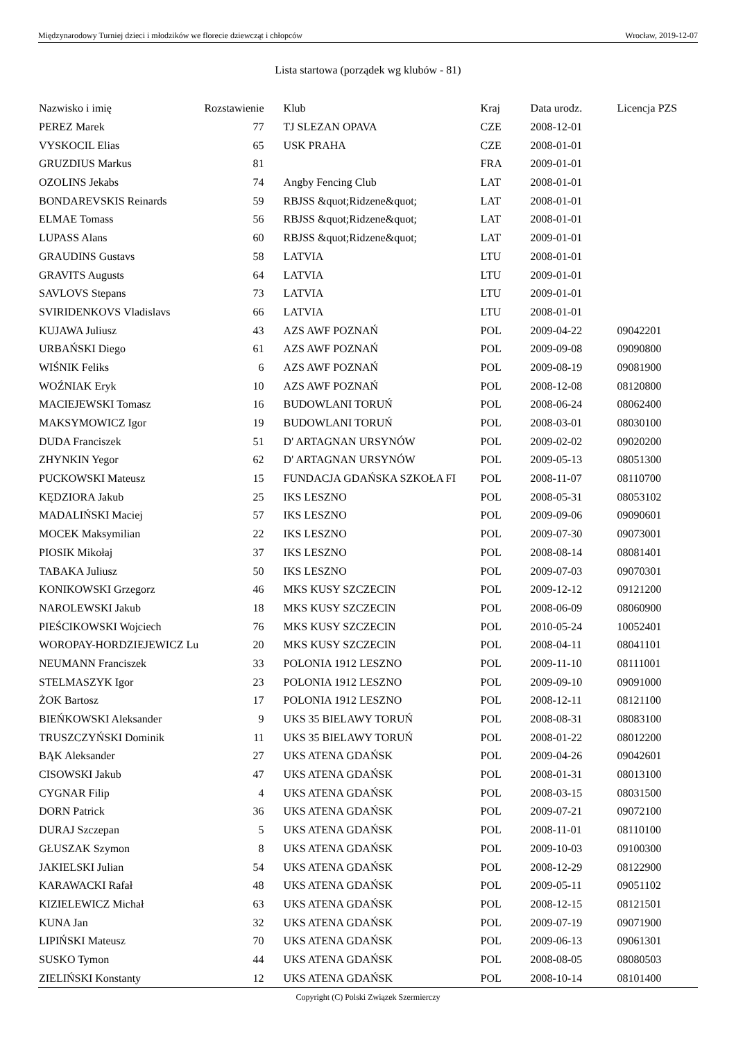Międzynarodowy Turniej dzieci i młodzików we florecie dziewcząt i chłopców Wrocław, 2019-12-07
Lista startowa (porządek wg klubów - 81)
| Nazwisko i imię | Rozstawienie | Klub | Kraj | Data urodz. | Licencja PZS |
| --- | --- | --- | --- | --- | --- |
| PEREZ Marek | 77 | TJ SLEZAN OPAVA | CZE | 2008-12-01 | |
| VYSKOCIL Elias | 65 | USK PRAHA | CZE | 2008-01-01 | |
| GRUZDIUS Markus | 81 | | FRA | 2009-01-01 | |
| OZOLINS Jekabs | 74 | Angby Fencing Club | LAT | 2008-01-01 | |
| BONDAREVSKIS Reinards | 59 | RBJSS &quot;Ridzene&quot; | LAT | 2008-01-01 | |
| ELMAE Tomass | 56 | RBJSS &quot;Ridzene&quot; | LAT | 2008-01-01 | |
| LUPASS Alans | 60 | RBJSS &quot;Ridzene&quot; | LAT | 2009-01-01 | |
| GRAUDINS Gustavs | 58 | LATVIA | LTU | 2008-01-01 | |
| GRAVITS Augusts | 64 | LATVIA | LTU | 2009-01-01 | |
| SAVLOVS Stepans | 73 | LATVIA | LTU | 2009-01-01 | |
| SVIRIDENKOVS Vladislavs | 66 | LATVIA | LTU | 2008-01-01 | |
| KUJAWA Juliusz | 43 | AZS AWF POZNAŃ | POL | 2009-04-22 | 09042201 |
| URBAŃSKI Diego | 61 | AZS AWF POZNAŃ | POL | 2009-09-08 | 09090800 |
| WIŚNIK Feliks | 6 | AZS AWF POZNAŃ | POL | 2009-08-19 | 09081900 |
| WOŹNIAK Eryk | 10 | AZS AWF POZNAŃ | POL | 2008-12-08 | 08120800 |
| MACIEJEWSKI Tomasz | 16 | BUDOWLANI TORUŃ | POL | 2008-06-24 | 08062400 |
| MAKSYMOWICZ Igor | 19 | BUDOWLANI TORUŃ | POL | 2008-03-01 | 08030100 |
| DUDA Franciszek | 51 | D' ARTAGNAN URSYNÓW | POL | 2009-02-02 | 09020200 |
| ZHYNKIN Yegor | 62 | D' ARTAGNAN URSYNÓW | POL | 2009-05-13 | 08051300 |
| PUCKOWSKI Mateusz | 15 | FUNDACJA GDAŃSKA SZKOŁA FI | POL | 2008-11-07 | 08110700 |
| KĘDZIORA Jakub | 25 | IKS LESZNO | POL | 2008-05-31 | 08053102 |
| MADALIŃSKI Maciej | 57 | IKS LESZNO | POL | 2009-09-06 | 09090601 |
| MOCEK Maksymilian | 22 | IKS LESZNO | POL | 2009-07-30 | 09073001 |
| PIOSIK Mikołaj | 37 | IKS LESZNO | POL | 2008-08-14 | 08081401 |
| TABAKA Juliusz | 50 | IKS LESZNO | POL | 2009-07-03 | 09070301 |
| KONIKOWSKI Grzegorz | 46 | MKS KUSY SZCZECIN | POL | 2009-12-12 | 09121200 |
| NAROLEWSKI Jakub | 18 | MKS KUSY SZCZECIN | POL | 2008-06-09 | 08060900 |
| PIEŚCIKOWSKI Wojciech | 76 | MKS KUSY SZCZECIN | POL | 2010-05-24 | 10052401 |
| WOROPAY-HORDZIEJEWICZ Lu | 20 | MKS KUSY SZCZECIN | POL | 2008-04-11 | 08041101 |
| NEUMANN Franciszek | 33 | POLONIA 1912 LESZNO | POL | 2009-11-10 | 08111001 |
| STELMASZYK Igor | 23 | POLONIA 1912 LESZNO | POL | 2009-09-10 | 09091000 |
| ŻOK Bartosz | 17 | POLONIA 1912 LESZNO | POL | 2008-12-11 | 08121100 |
| BIEŃKOWSKI Aleksander | 9 | UKS 35 BIELAWY TORUŃ | POL | 2008-08-31 | 08083100 |
| TRUSZCZYŃSKI Dominik | 11 | UKS 35 BIELAWY TORUŃ | POL | 2008-01-22 | 08012200 |
| BĄK Aleksander | 27 | UKS ATENA GDAŃSK | POL | 2009-04-26 | 09042601 |
| CISOWSKI Jakub | 47 | UKS ATENA GDAŃSK | POL | 2008-01-31 | 08013100 |
| CYGNAR Filip | 4 | UKS ATENA GDAŃSK | POL | 2008-03-15 | 08031500 |
| DORN Patrick | 36 | UKS ATENA GDAŃSK | POL | 2009-07-21 | 09072100 |
| DURAJ Szczepan | 5 | UKS ATENA GDAŃSK | POL | 2008-11-01 | 08110100 |
| GŁUSZAK Szymon | 8 | UKS ATENA GDAŃSK | POL | 2009-10-03 | 09100300 |
| JAKIELSKI Julian | 54 | UKS ATENA GDAŃSK | POL | 2008-12-29 | 08122900 |
| KARAWACKI Rafał | 48 | UKS ATENA GDAŃSK | POL | 2009-05-11 | 09051102 |
| KIZIELEWICZ Michał | 63 | UKS ATENA GDAŃSK | POL | 2008-12-15 | 08121501 |
| KUNA Jan | 32 | UKS ATENA GDAŃSK | POL | 2009-07-19 | 09071900 |
| LIPIŃSKI Mateusz | 70 | UKS ATENA GDAŃSK | POL | 2009-06-13 | 09061301 |
| SUSKO Tymon | 44 | UKS ATENA GDAŃSK | POL | 2008-08-05 | 08080503 |
| ZIELIŃSKI Konstanty | 12 | UKS ATENA GDAŃSK | POL | 2008-10-14 | 08101400 |
Copyright (C) Polski Związek Szermierczy